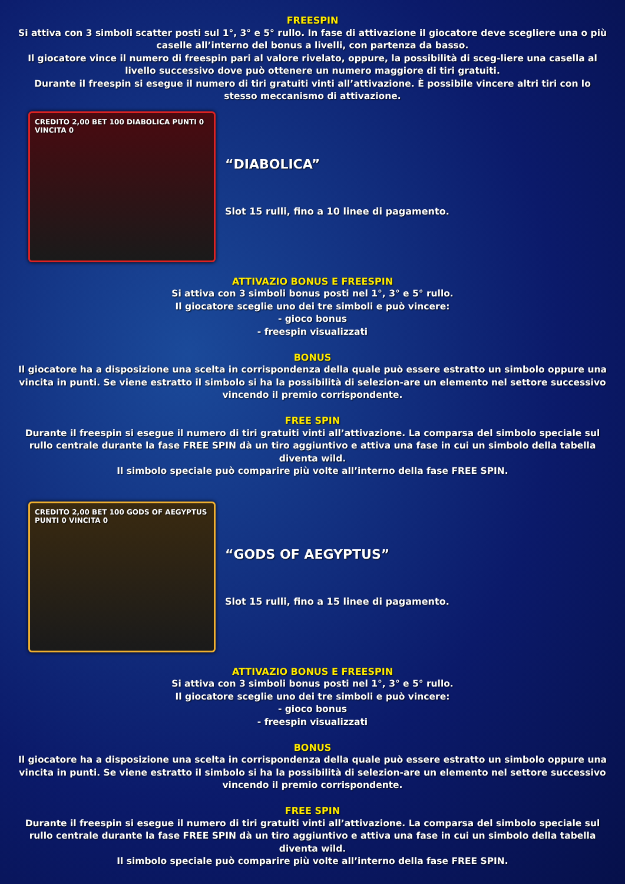FREESPIN
Si attiva con 3 simboli scatter posti sul 1°, 3° e 5° rullo. In fase di attivazione il giocatore deve scegliere una o più caselle all’interno del bonus a livelli, con partenza da basso.
Il giocatore vince il numero di freespin pari al valore rivelato, oppure, la possibilità di sceg-liere una casella al livello successivo dove può ottenere un numero maggiore di tiri gratuiti.
Durante il freespin si esegue il numero di tiri gratuiti vinti all’attivazione. È possibile vincere altri tiri con lo stesso meccanismo di attivazione.
CREDITO 2,00 BET 100 DIABOLICA PUNTI 0 VINCITA 0
“DIABOLICA”
Slot 15 rulli, fino a 10 linee di pagamento.
ATTIVAZIO BONUS E FREESPIN
Si attiva con 3 simboli bonus posti nel 1°, 3° e 5° rullo.
Il giocatore sceglie uno dei tre simboli e può vincere:
- gioco bonus
- freespin visualizzati
BONUS
Il giocatore ha a disposizione una scelta in corrispondenza della quale può essere estratto un simbolo oppure una vincita in punti. Se viene estratto il simbolo si ha la possibilità di selezion-are un elemento nel settore successivo vincendo il premio corrispondente.
FREE SPIN
Durante il freespin si esegue il numero di tiri gratuiti vinti all’attivazione. La comparsa del simbolo speciale sul rullo centrale durante la fase FREE SPIN dà un tiro aggiuntivo e attiva una fase in cui un simbolo della tabella diventa wild.
Il simbolo speciale può comparire più volte all’interno della fase FREE SPIN.
CREDITO 2,00 BET 100 GODS OF AEGYPTUS PUNTI 0 VINCITA 0
“GODS OF AEGYPTUS”
Slot 15 rulli, fino a 15 linee di pagamento.
ATTIVAZIO BONUS E FREESPIN
Si attiva con 3 simboli bonus posti nel 1°, 3° e 5° rullo.
Il giocatore sceglie uno dei tre simboli e può vincere:
- gioco bonus
- freespin visualizzati
BONUS
Il giocatore ha a disposizione una scelta in corrispondenza della quale può essere estratto un simbolo oppure una vincita in punti. Se viene estratto il simbolo si ha la possibilità di selezion-are un elemento nel settore successivo vincendo il premio corrispondente.
FREE SPIN
Durante il freespin si esegue il numero di tiri gratuiti vinti all’attivazione. La comparsa del simbolo speciale sul rullo centrale durante la fase FREE SPIN dà un tiro aggiuntivo e attiva una fase in cui un simbolo della tabella diventa wild.
Il simbolo speciale può comparire più volte all’interno della fase FREE SPIN.